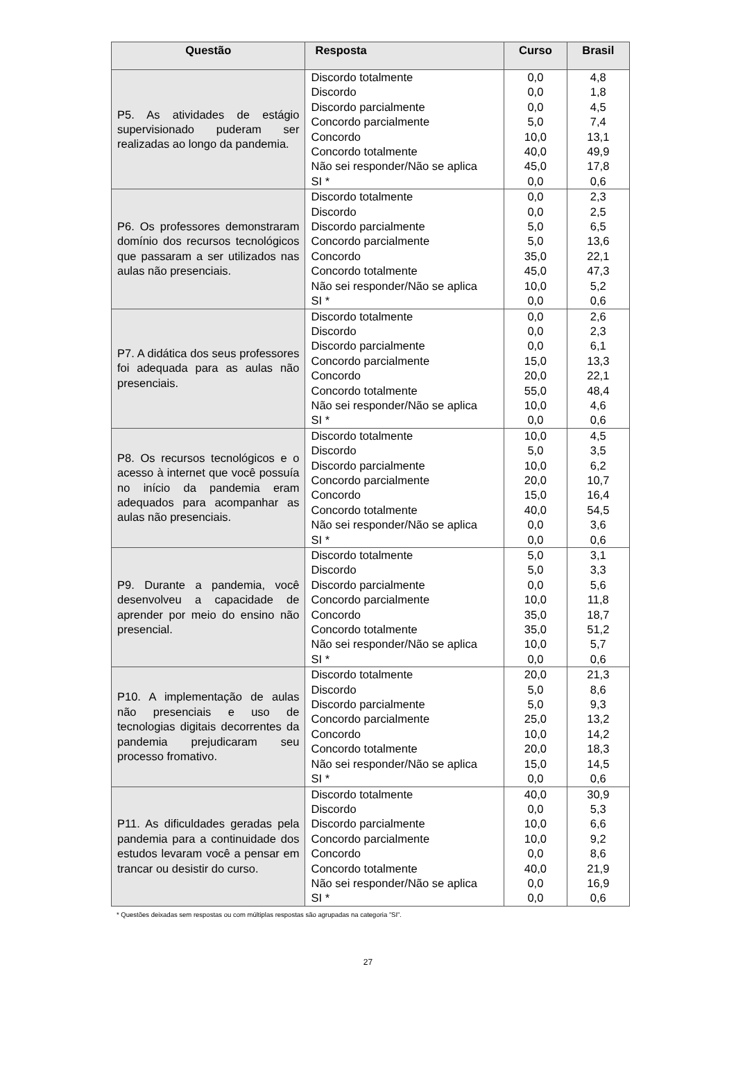| Questão | Resposta | Curso | Brasil |
| --- | --- | --- | --- |
| P5. As atividades de estágio supervisionado puderam ser realizadas ao longo da pandemia. | Discordo totalmente | 0,0 | 4,8 |
| | Discordo | 0,0 | 1,8 |
| | Discordo parcialmente | 0,0 | 4,5 |
| | Concordo parcialmente | 5,0 | 7,4 |
| | Concordo | 10,0 | 13,1 |
| | Concordo totalmente | 40,0 | 49,9 |
| | Não sei responder/Não se aplica | 45,0 | 17,8 |
| | SI * | 0,0 | 0,6 |
| P6. Os professores demonstraram domínio dos recursos tecnológicos que passaram a ser utilizados nas aulas não presenciais. | Discordo totalmente | 0,0 | 2,3 |
| | Discordo | 0,0 | 2,5 |
| | Discordo parcialmente | 5,0 | 6,5 |
| | Concordo parcialmente | 5,0 | 13,6 |
| | Concordo | 35,0 | 22,1 |
| | Concordo totalmente | 45,0 | 47,3 |
| | Não sei responder/Não se aplica | 10,0 | 5,2 |
| | SI * | 0,0 | 0,6 |
| P7. A didática dos seus professores foi adequada para as aulas não presenciais. | Discordo totalmente | 0,0 | 2,6 |
| | Discordo | 0,0 | 2,3 |
| | Discordo parcialmente | 0,0 | 6,1 |
| | Concordo parcialmente | 15,0 | 13,3 |
| | Concordo | 20,0 | 22,1 |
| | Concordo totalmente | 55,0 | 48,4 |
| | Não sei responder/Não se aplica | 10,0 | 4,6 |
| | SI * | 0,0 | 0,6 |
| P8. Os recursos tecnológicos e o acesso à internet que você possuía no início da pandemia eram adequados para acompanhar as aulas não presenciais. | Discordo totalmente | 10,0 | 4,5 |
| | Discordo | 5,0 | 3,5 |
| | Discordo parcialmente | 10,0 | 6,2 |
| | Concordo parcialmente | 20,0 | 10,7 |
| | Concordo | 15,0 | 16,4 |
| | Concordo totalmente | 40,0 | 54,5 |
| | Não sei responder/Não se aplica | 0,0 | 3,6 |
| | SI * | 0,0 | 0,6 |
| P9. Durante a pandemia, você desenvolveu a capacidade de aprender por meio do ensino não presencial. | Discordo totalmente | 5,0 | 3,1 |
| | Discordo | 5,0 | 3,3 |
| | Discordo parcialmente | 0,0 | 5,6 |
| | Concordo parcialmente | 10,0 | 11,8 |
| | Concordo | 35,0 | 18,7 |
| | Concordo totalmente | 35,0 | 51,2 |
| | Não sei responder/Não se aplica | 10,0 | 5,7 |
| | SI * | 0,0 | 0,6 |
| P10. A implementação de aulas não presenciais e uso de tecnologias digitais decorrentes da pandemia prejudicaram seu processo fromativo. | Discordo totalmente | 20,0 | 21,3 |
| | Discordo | 5,0 | 8,6 |
| | Discordo parcialmente | 5,0 | 9,3 |
| | Concordo parcialmente | 25,0 | 13,2 |
| | Concordo | 10,0 | 14,2 |
| | Concordo totalmente | 20,0 | 18,3 |
| | Não sei responder/Não se aplica | 15,0 | 14,5 |
| | SI * | 0,0 | 0,6 |
| P11. As dificuldades geradas pela pandemia para a continuidade dos estudos levaram você a pensar em trancar ou desistir do curso. | Discordo totalmente | 40,0 | 30,9 |
| | Discordo | 0,0 | 5,3 |
| | Discordo parcialmente | 10,0 | 6,6 |
| | Concordo parcialmente | 10,0 | 9,2 |
| | Concordo | 0,0 | 8,6 |
| | Concordo totalmente | 40,0 | 21,9 |
| | Não sei responder/Não se aplica | 0,0 | 16,9 |
| | SI * | 0,0 | 0,6 |
* Questões deixadas sem respostas ou com múltiplas respostas são agrupadas na categoria ”SI”.
27